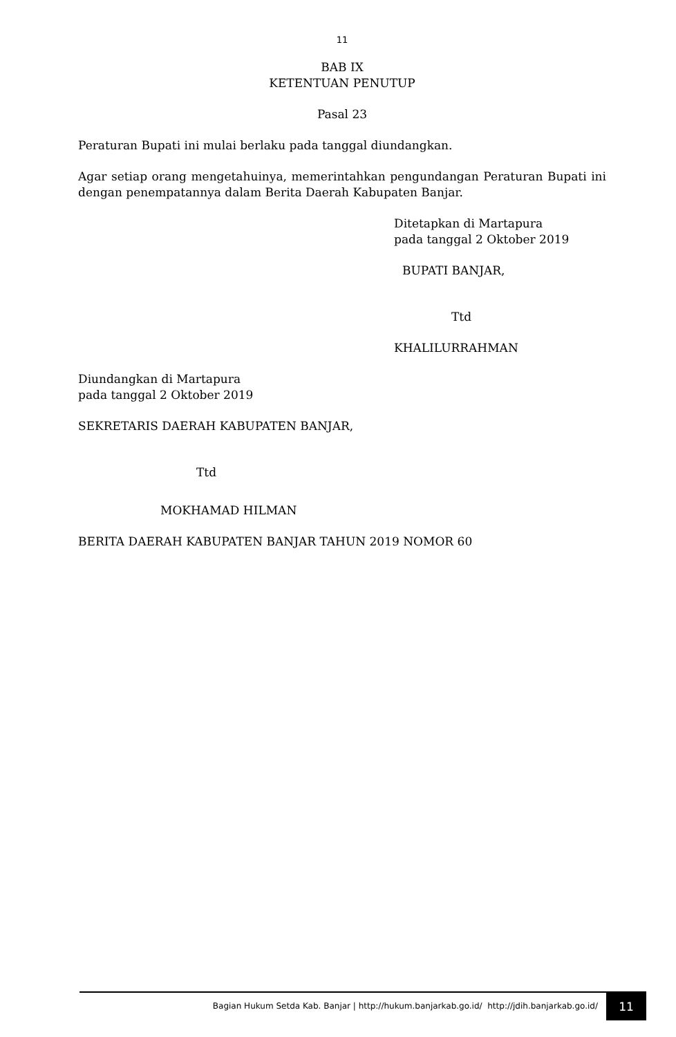11
BAB IX
KETENTUAN PENUTUP
Pasal 23
Peraturan Bupati ini mulai berlaku pada tanggal diundangkan.
Agar setiap orang mengetahuinya, memerintahkan pengundangan Peraturan Bupati ini dengan penempatannya dalam Berita Daerah Kabupaten Banjar.
Ditetapkan di Martapura
pada tanggal 2 Oktober 2019
BUPATI BANJAR,
Ttd
KHALILURRAHMAN
Diundangkan di Martapura
pada tanggal 2 Oktober 2019
SEKRETARIS DAERAH KABUPATEN BANJAR,
Ttd
MOKHAMAD HILMAN
BERITA DAERAH KABUPATEN BANJAR TAHUN 2019 NOMOR 60
Bagian Hukum Setda Kab. Banjar | http://hukum.banjarkab.go.id/ http://jdih.banjarkab.go.id/
11